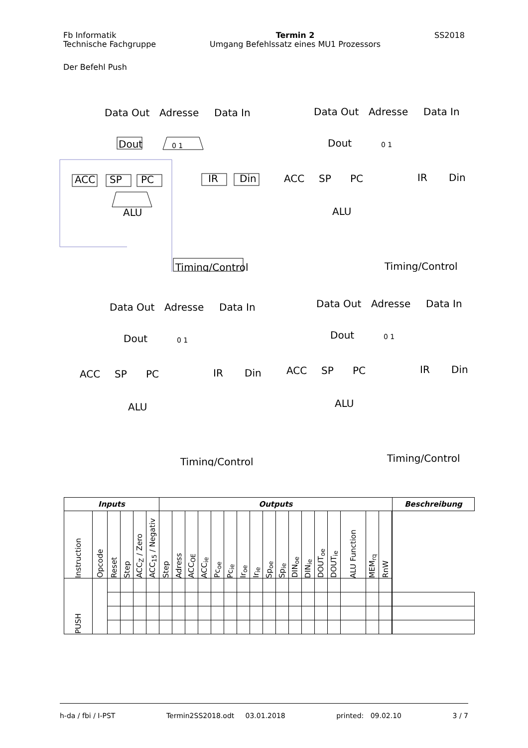Fb Informatik
Technische Fachgruppe
Termin 2
Umgang Befehlssatz eines MU1 Prozessors
SS2018
Der Befehl Push
Data Out
Adresse
Data In
Dout
0 1
ACC
SP
PC
IR
Din
ALU
Timing/Control
Data Out
Adresse
Data In
Dout
0 1
ACC
SP
PC
IR
Din
ALU
Timing/Control
Data Out
Adresse
Data In
Dout
0 1
ACC
SP
PC
IR
Din
ALU
Timing/Control
Data Out
Adresse
Data In
Dout
0 1
ACC
SP
PC
IR
Din
ALU
Timing/Control
| Inputs | | | | | | Outputs | | | | | | | | | | | | | | | | | | Beschreibung |
| --- | --- | --- | --- | --- | --- | --- | --- | --- | --- | --- | --- | --- | --- | --- | --- | --- | --- | --- | --- | --- | --- | --- | --- | --- |
| Instruction | Opcode | Reset | Step | ACC<sub>Z</sub> / Zero | ACC<sub>15</sub> / Negativ | Step | Adress | ACC<sub>OE</sub> | ACC<sub>ie</sub> | Pc<sub>oe</sub> | Pc<sub>ie</sub> | Ir<sub>oe</sub> | Ir<sub>ie</sub> | Sp<sub>oe</sub> | Sp<sub>ie</sub> | DIN<sub>oe</sub> | DIN<sub>ie</sub> | DOUT<sub>oe</sub> | DOUT<sub>ie</sub> | ALU Function | MEM<sub>rq</sub> | RnW | | |
| PUSH | | | | | | | | | | | | | | | | | | | | | | | | |
h-da / fbi / I-PST Termin2SS2018.odt 03.01.2018 printed: 09.02.10 3 / 7